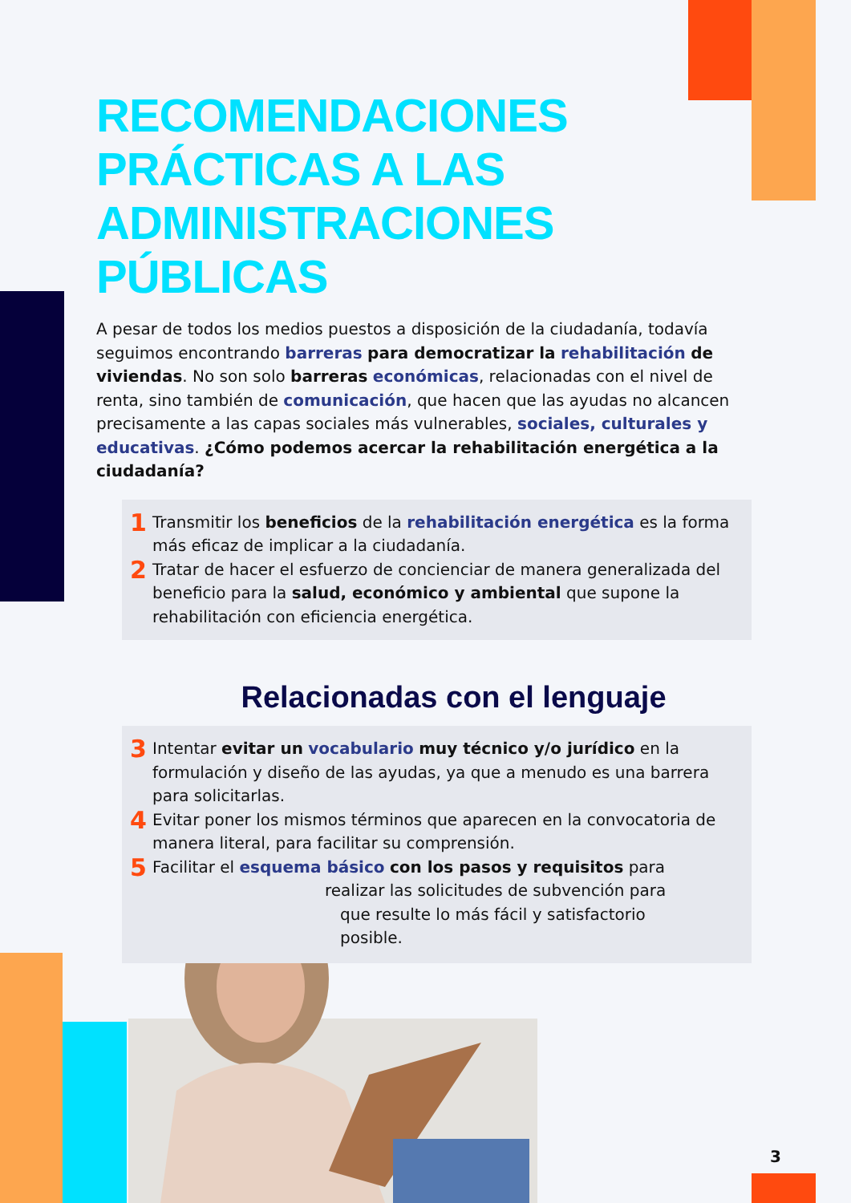RECOMENDACIONES
PRÁCTICAS A LAS
ADMINISTRACIONES
PÚBLICAS
A pesar de todos los medios puestos a disposición de la ciudadanía, todavía seguimos encontrando barreras para democratizar la rehabilitación de viviendas. No son solo barreras económicas, relacionadas con el nivel de renta, sino también de comunicación, que hacen que las ayudas no alcancen precisamente a las capas sociales más vulnerables, sociales, culturales y educativas. ¿Cómo podemos acercar la rehabilitación energética a la ciudadanía?
1 Transmitir los beneficios de la rehabilitación energética es la forma más eficaz de implicar a la ciudadanía.
2 Tratar de hacer el esfuerzo de concienciar de manera generalizada del beneficio para la salud, económico y ambiental que supone la rehabilitación con eficiencia energética.
Relacionadas con el lenguaje
3 Intentar evitar un vocabulario muy técnico y/o jurídico en la formulación y diseño de las ayudas, ya que a menudo es una barrera para solicitarlas.
4 Evitar poner los mismos términos que aparecen en la convocatoria de manera literal, para facilitar su comprensión.
5 Facilitar el esquema básico con los pasos y requisitos para
realizar las solicitudes de subvención para
que resulte lo más fácil y satisfactorio
posible.
3